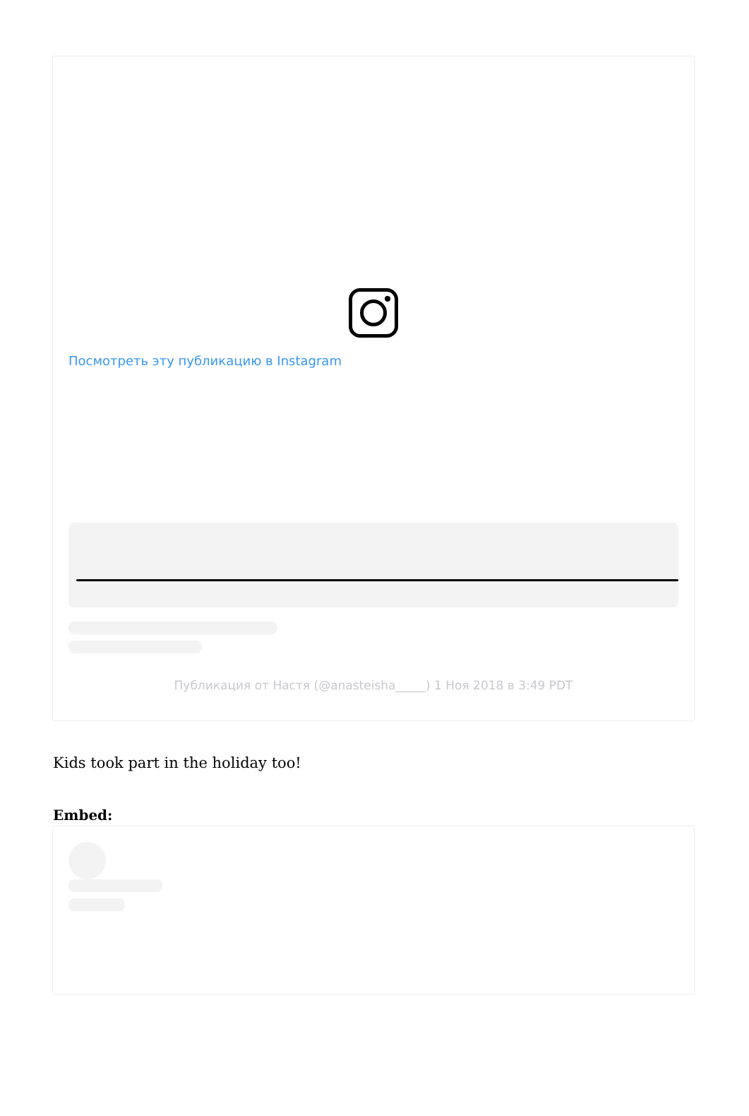Посмотреть эту публикацию в Instagram
Публикация от Настя (@anasteisha_____) 1 Ноя 2018 в 3:49 PDT
Kids took part in the holiday too!
Embed: